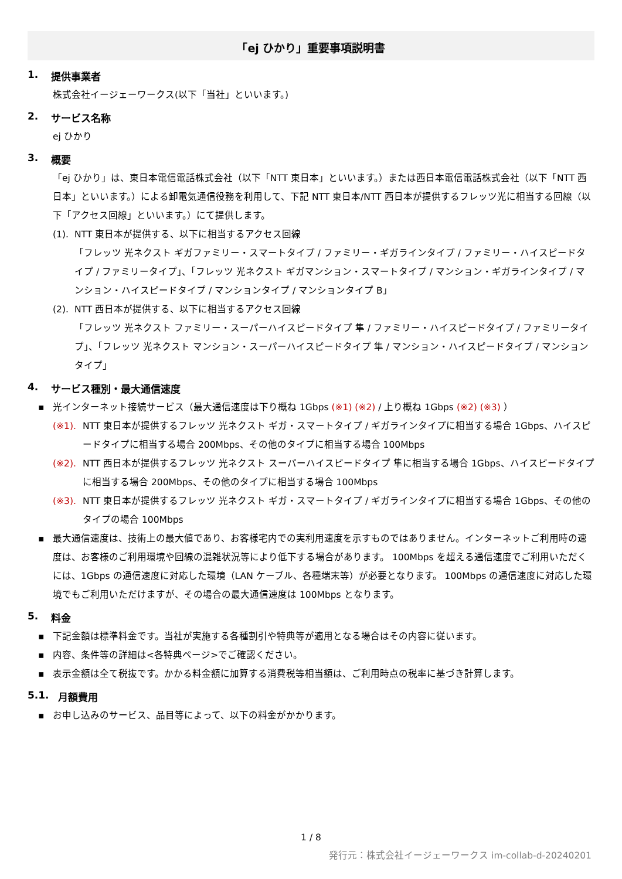「ej ひかり」重要事項説明書
1. 提供事業者
株式会社イージェーワークス(以下「当社」といいます。)
2. サービス名称
ej ひかり
3. 概要
「ej ひかり」は、東日本電信電話株式会社（以下「NTT 東日本」といいます。）または西日本電信電話株式会社（以下「NTT 西日本」といいます。）による卸電気通信役務を利用して、下記 NTT 東日本/NTT 西日本が提供するフレッツ光に相当する回線（以下「アクセス回線」といいます。）にて提供します。
(1). NTT 東日本が提供する、以下に相当するアクセス回線
「フレッツ 光ネクスト ギガファミリー・スマートタイプ / ファミリー・ギガラインタイプ / ファミリー・ハイスピードタイプ / ファミリータイプ」、「フレッツ 光ネクスト ギガマンション・スマートタイプ / マンション・ギガラインタイプ / マンション・ハイスピードタイプ / マンションタイプ / マンションタイプ B」
(2). NTT 西日本が提供する、以下に相当するアクセス回線
「フレッツ 光ネクスト ファミリー・スーパーハイスピードタイプ 隼 / ファミリー・ハイスピードタイプ / ファミリータイプ」、「フレッツ 光ネクスト マンション・スーパーハイスピードタイプ 隼 / マンション・ハイスピードタイプ / マンションタイプ」
4. サービス種別・最大通信速度
▪ 光インターネット接続サービス（最大通信速度は下り概ね 1Gbps (※1) (※2) / 上り概ね 1Gbps (※2) (※3) ）
(※1). NTT 東日本が提供するフレッツ 光ネクスト ギガ・スマートタイプ / ギガラインタイプに相当する場合 1Gbps、ハイスピードタイプに相当する場合 200Mbps、その他のタイプに相当する場合 100Mbps
(※2). NTT 西日本が提供するフレッツ 光ネクスト スーパーハイスピードタイプ 隼に相当する場合 1Gbps、ハイスピードタイプに相当する場合 200Mbps、その他のタイプに相当する場合 100Mbps
(※3). NTT 東日本が提供するフレッツ 光ネクスト ギガ・スマートタイプ / ギガラインタイプに相当する場合 1Gbps、その他のタイプの場合 100Mbps
▪ 最大通信速度は、技術上の最大値であり、お客様宅内での実利用速度を示すものではありません。インターネットご利用時の速度は、お客様のご利用環境や回線の混雑状況等により低下する場合があります。 100Mbps を超える通信速度でご利用いただくには、1Gbps の通信速度に対応した環境（LAN ケーブル、各種端末等）が必要となります。 100Mbps の通信速度に対応した環境でもご利用いただけますが、その場合の最大通信速度は 100Mbps となります。
5. 料金
▪ 下記金額は標準料金です。当社が実施する各種割引や特典等が適用となる場合はその内容に従います。
▪ 内容、条件等の詳細は<各特典ページ>でご確認ください。
▪ 表示金額は全て税抜です。かかる料金額に加算する消費税等相当額は、ご利用時点の税率に基づき計算します。
5.1. 月額費用
▪ お申し込みのサービス、品目等によって、以下の料金がかかります。
1 / 8
発行元：株式会社イージェーワークス im-collab-d-20240201